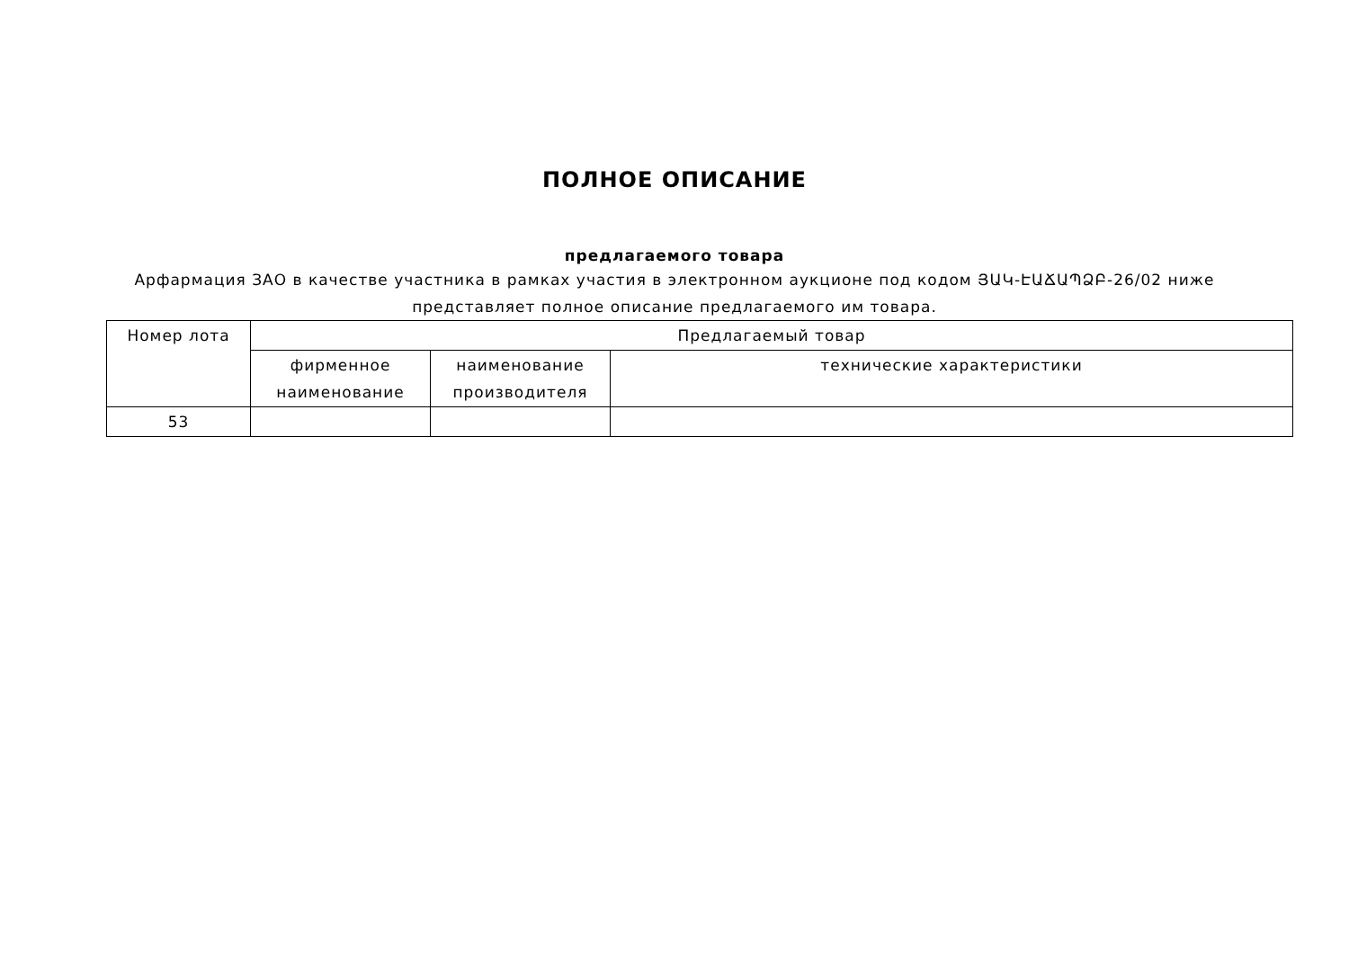ПОЛНОЕ ОПИСАНИЕ
предлагаемого товара
Арфармация ЗАО в качестве участника в рамках участия в электронном аукционе под кодом ՅԱԿ-ԷԱՃԱՊՁԲ-26/02 ниже представляет полное описание предлагаемого им товара.
| Номер лота | Предлагаемый товар | | |
| --- | --- | --- | --- |
| | фирменное наименование | наименование производителя | технические характеристики |
| 53 | | | |